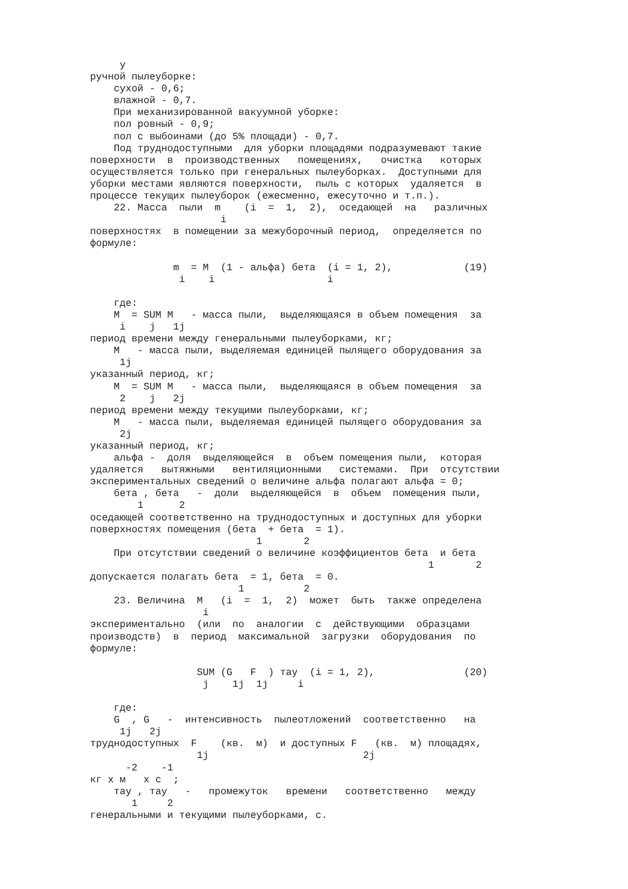у
ручной пылеуборке:
    сухой - 0,6;
    влажной - 0,7.
    При механизированной вакуумной уборке:
    пол ровный - 0,9;
    пол с выбоинами (до 5% площади) - 0,7.
    Под труднодоступными  для уборки площадями подразумевают такие
поверхности  в  производственных   помещениях,   очистка   которых
осуществляется только при генеральных пылеуборках.  Доступными для
уборки местами являются поверхности,  пыль с которых  удаляется  в
процессе текущих пылеуборок (ежесменно, ежесуточно и т.п.).
    22. Масса  пыли  m    (i  =  1,  2),  оседающей  на   различных
                      i
поверхностях  в помещении за межуборочный период,  определяется по
формуле:

              m  = M  (1 - альфа) бета  (i = 1, 2),            (19)
               i    i                   i

    где:
    M  = SUM M   - масса пыли,  выделяющаяся в объем помещения  за
     i    j   1j
период времени между генеральными пылеуборками, кг;
    M   - масса пыли, выделяемая единицей пылящего оборудования за
     1j
указанный период, кг;
    M  = SUM M   - масса пыли,  выделяющаяся в объем помещения  за
     2    j   2j
период времени между текущими пылеуборками, кг;
    M   - масса пыли, выделяемая единицей пылящего оборудования за
     2j
указанный период, кг;
    альфа -  доля  выделяющейся  в  объем помещения пыли,  которая
удаляется   вытяжными   вентиляционными   системами.  При  отсутствии
экспериментальных сведений о величине альфа полагают альфа = 0;
    бета , бета   -  доли  выделяющейся  в  объем  помещения пыли,
        1      2
оседающей соответственно на труднодоступных и доступных для уборки
поверхностях помещения (бета  + бета  = 1).
                            1       2
    При отсутствии сведений о величине коэффициентов бета  и бета
                                                         1       2
допускается полагать бета  = 1, бета  = 0.
                         1          2
    23. Величина  M   (i  =  1,  2)  может  быть  также определена
                   i
экспериментально  (или  по  аналогии  с  действующими  образцами
производств)  в  период  максимальной  загрузки  оборудования  по
формуле:

                  SUM (G   F  ) тау  (i = 1, 2),               (20)
                   j    1j  1j     i

    где:
    G  , G   -  интенсивность  пылеотложений  соответственно   на
     1j   2j
труднодоступных  F    (кв.  м)  и доступных F   (кв.  м) площадях,
                  1j                          2j
      -2    -1
кг x м   x с  ;
    тау , тау   -   промежуток   времени   соответственно   между
       1     2
генеральными и текущими пылеуборками, с.